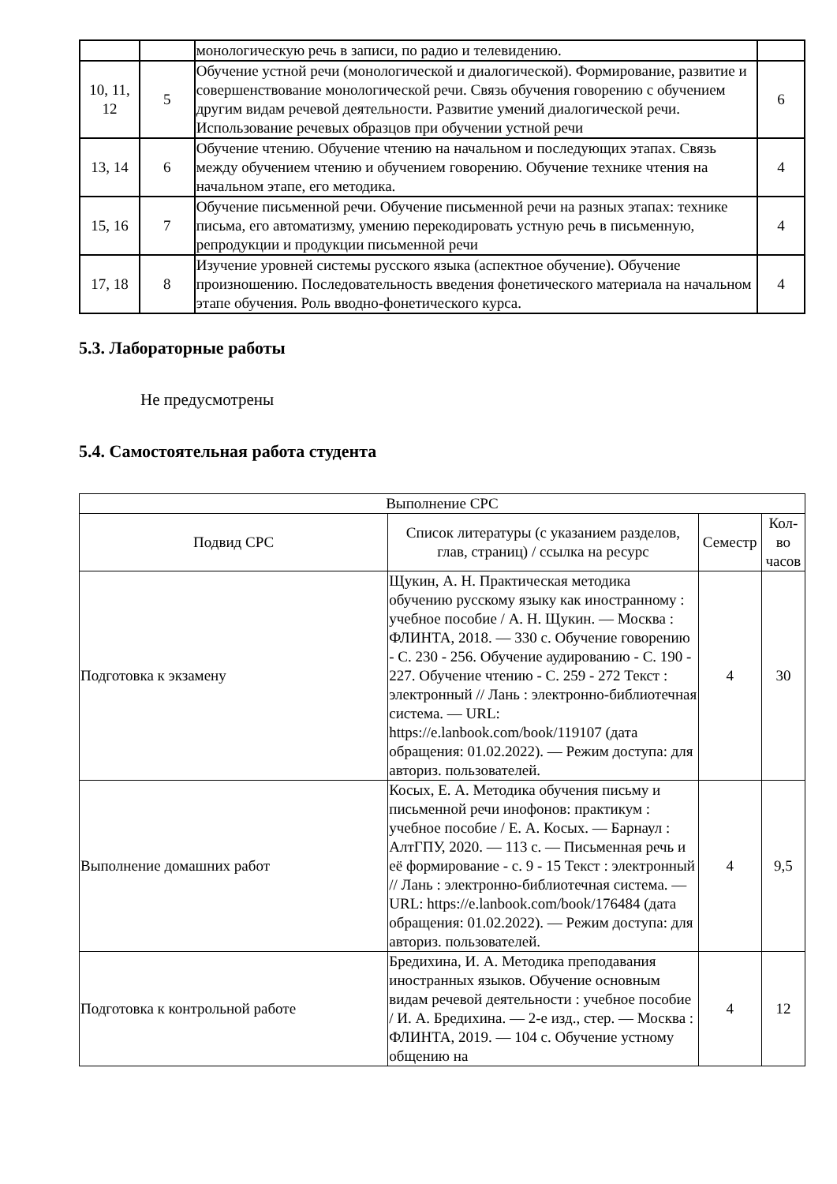| | | монологическую речь в записи, по радио и телевидению. | |
| 10, 11, 12 | 5 | Обучение устной речи (монологической и диалогической). Формирование, развитие и совершенствование монологической речи. Связь обучения говорению с обучением другим видам речевой деятельности. Развитие умений диалогической речи. Использование речевых образцов при обучении устной речи | 6 |
| 13, 14 | 6 | Обучение чтению. Обучение чтению на начальном и последующих этапах. Связь между обучением чтению и обучением говорению. Обучение технике чтения на начальном этапе, его методика. | 4 |
| 15, 16 | 7 | Обучение письменной речи. Обучение письменной речи на разных этапах: технике письма, его автоматизму, умению перекодировать устную речь в письменную, репродукции и продукции письменной речи | 4 |
| 17, 18 | 8 | Изучение уровней системы русского языка (аспектное обучение). Обучение произношению. Последовательность введения фонетического материала на начальном этапе обучения. Роль вводно-фонетического курса. | 4 |
5.3. Лабораторные работы
Не предусмотрены
5.4. Самостоятельная работа студента
| Выполнение СРС | | | |
| Подвид СРС | Список литературы (с указанием разделов, глав, страниц) / ссылка на ресурс | Семестр | Кол-во часов |
| Подготовка к экзамену | Щукин, А. Н. Практическая методика обучению русскому языку как иностранному : учебное пособие / А. Н. Щукин. — Москва : ФЛИНТА, 2018. — 330 с. Обучение говорению - С. 230 - 256. Обучение аудированию - С. 190 - 227. Обучение чтению - С. 259 - 272 Текст : электронный // Лань : электронно-библиотечная система. — URL: https://e.lanbook.com/book/119107 (дата обращения: 01.02.2022). — Режим доступа: для авториз. пользователей. | 4 | 30 |
| Выполнение домашних работ | Косых, Е. А. Методика обучения письму и письменной речи инофонов: практикум : учебное пособие / Е. А. Косых. — Барнаул : АлтГПУ, 2020. — 113 с. — Письменная речь и её формирование - с. 9 - 15 Текст : электронный // Лань : электронно-библиотечная система. — URL: https://e.lanbook.com/book/176484 (дата обращения: 01.02.2022). — Режим доступа: для авториз. пользователей. | 4 | 9,5 |
| Подготовка к контрольной работе | Бредихина, И. А. Методика преподавания иностранных языков. Обучение основным видам речевой деятельности : учебное пособие / И. А. Бредихина. — 2-е изд., стер. — Москва : ФЛИНТА, 2019. — 104 с. Обучение устному общению на | 4 | 12 |